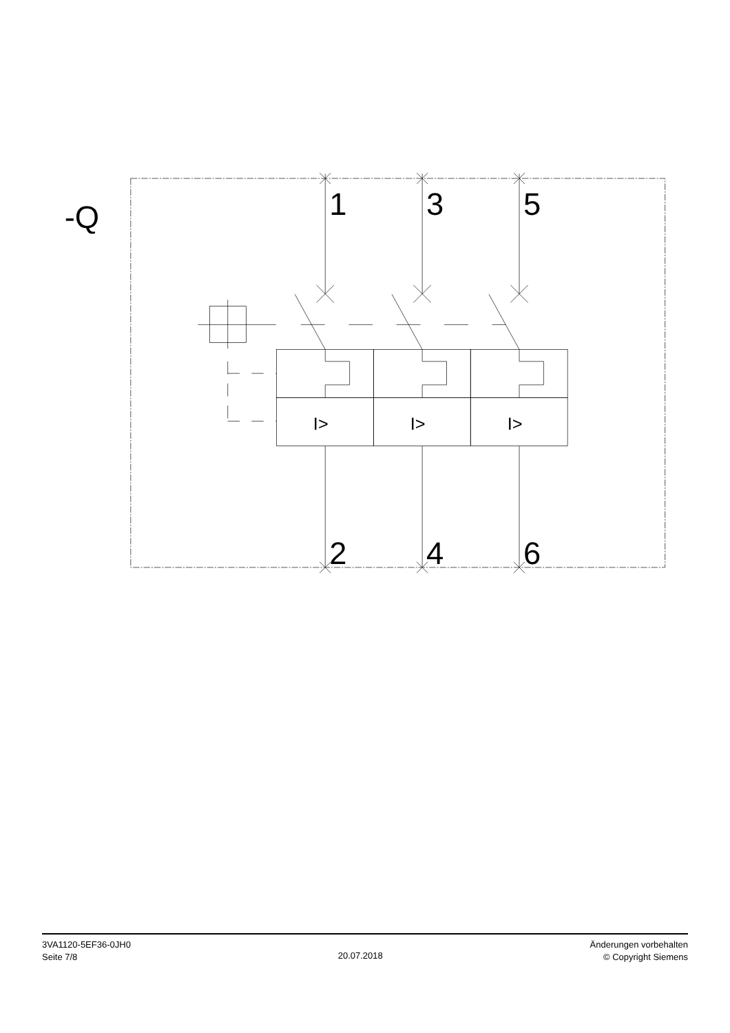-Q
1
3
5
2
4
6
I>
I>
I>
3VA1120-5EF36-0JH0
Seite 7/8
20.07.2018
Änderungen vorbehalten
© Copyright Siemens